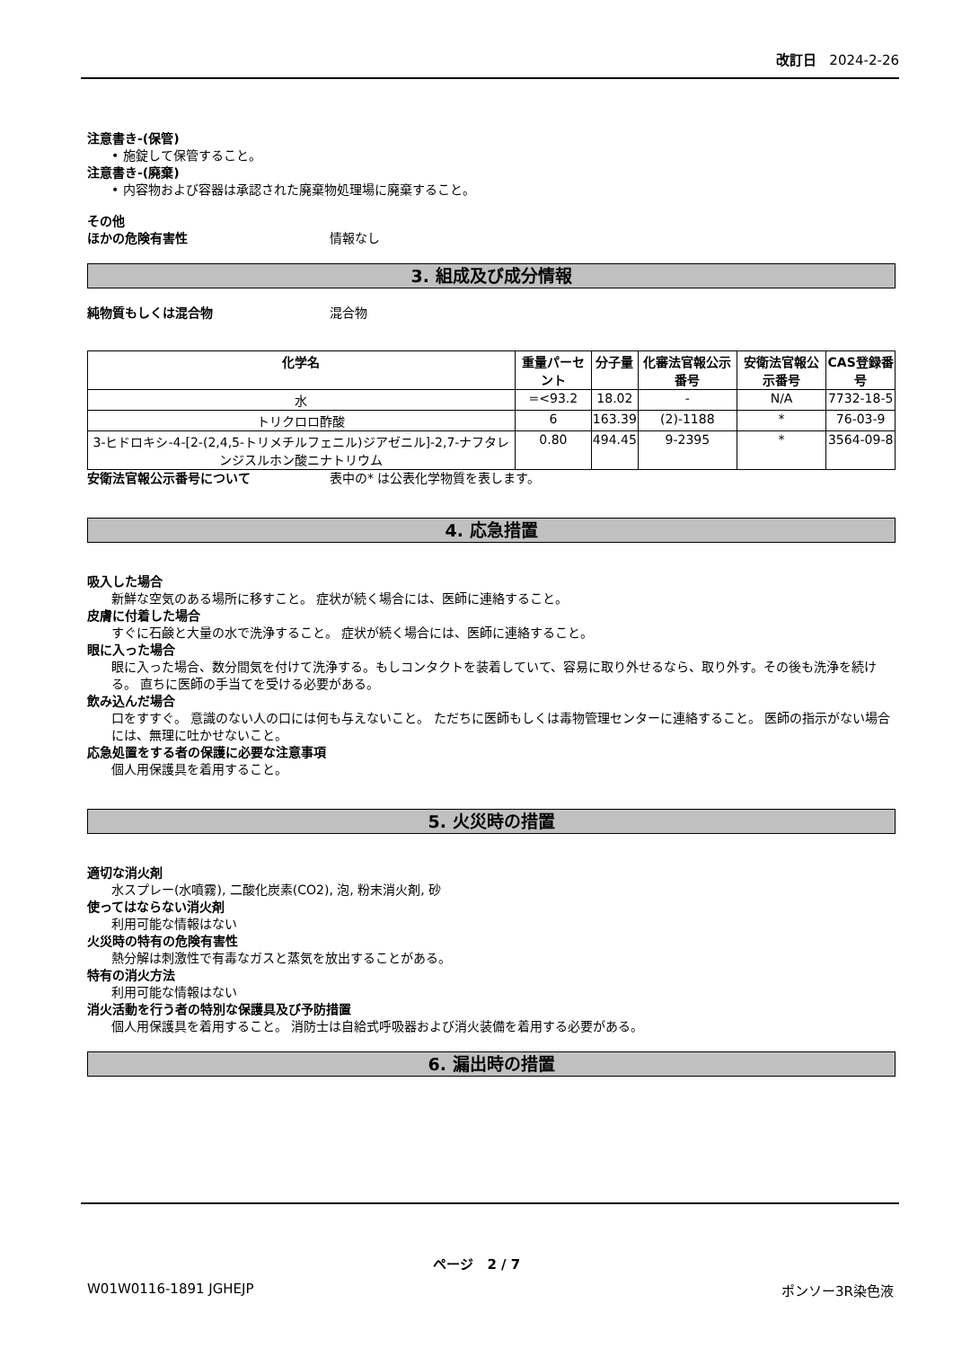改訂日 2024-2-26
注意書き-(保管)
• 施錠して保管すること。
注意書き-(廃棄)
• 内容物および容器は承認された廃棄物処理場に廃棄すること。
その他
ほかの危険有害性 情報なし
3. 組成及び成分情報
純物質もしくは混合物 混合物
| 化学名 | 重量パーセント | 分子量 | 化審法官報公示番号 | 安衛法官報公示番号 | CAS登録番号 |
| --- | --- | --- | --- | --- | --- |
| 水 | =<93.2 | 18.02 | - | N/A | 7732-18-5 |
| トリクロロ酢酸 | 6 | 163.39 | (2)-1188 | * | 76-03-9 |
| 3-ヒドロキシ-4-[2-(2,4,5-トリメチルフェニル)ジアゼニル]-2,7-ナフタレンジスルホン酸ニナトリウム | 0.80 | 494.45 | 9-2395 | * | 3564-09-8 |
安衛法官報公示番号について 表中の* は公表化学物質を表します。
4. 応急措置
吸入した場合
新鮮な空気のある場所に移すこと。 症状が続く場合には、医師に連絡すること。
皮膚に付着した場合
すぐに石鹸と大量の水で洗浄すること。 症状が続く場合には、医師に連絡すること。
眼に入った場合
眼に入った場合、数分間気を付けて洗浄する。もしコンタクトを装着していて、容易に取り外せるなら、取り外す。その後も洗浄を続ける。 直ちに医師の手当てを受ける必要がある。
飲み込んだ場合
口をすすぐ。 意識のない人の口には何も与えないこと。 ただちに医師もしくは毒物管理センターに連絡すること。 医師の指示がない場合には、無理に吐かせないこと。
応急処置をする者の保護に必要な注意事項
個人用保護具を着用すること。
5. 火災時の措置
適切な消火剤
水スプレー(水噴霧), 二酸化炭素(CO2), 泡, 粉末消火剤, 砂
使ってはならない消火剤
利用可能な情報はない
火災時の特有の危険有害性
熱分解は刺激性で有毒なガスと蒸気を放出することがある。
特有の消火方法
利用可能な情報はない
消火活動を行う者の特別な保護具及び予防措置
個人用保護具を着用すること。 消防士は自給式呼吸器および消火装備を着用する必要がある。
6. 漏出時の措置
ページ 2 / 7
W01W0116-1891 JGHEJP ポンソー3R染色液